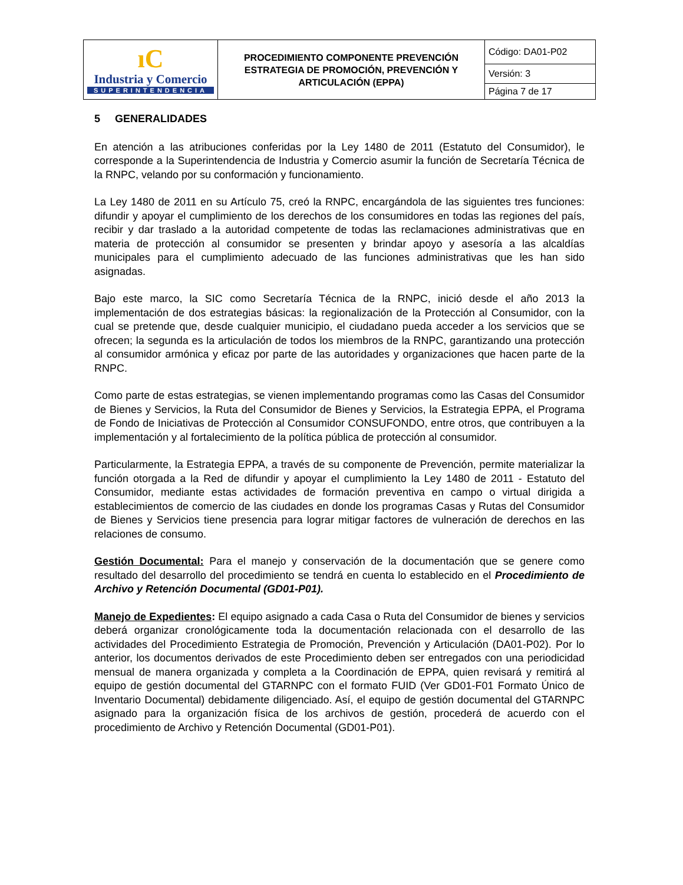| ıC Industria y Comercio SUPERINTENDENCIA | PROCEDIMIENTO COMPONENTE PREVENCIÓN ESTRATEGIA DE PROMOCIÓN, PREVENCIÓN Y ARTICULACIÓN (EPPA) | Código: DA01-P02 |
| | | Versión: 3 |
| | | Página 7 de 17 |
5 GENERALIDADES
En atención a las atribuciones conferidas por la Ley 1480 de 2011 (Estatuto del Consumidor), le corresponde a la Superintendencia de Industria y Comercio asumir la función de Secretaría Técnica de la RNPC, velando por su conformación y funcionamiento.
La Ley 1480 de 2011 en su Artículo 75, creó la RNPC, encargándola de las siguientes tres funciones: difundir y apoyar el cumplimiento de los derechos de los consumidores en todas las regiones del país, recibir y dar traslado a la autoridad competente de todas las reclamaciones administrativas que en materia de protección al consumidor se presenten y brindar apoyo y asesoría a las alcaldías municipales para el cumplimiento adecuado de las funciones administrativas que les han sido asignadas.
Bajo este marco, la SIC como Secretaría Técnica de la RNPC, inició desde el año 2013 la implementación de dos estrategias básicas: la regionalización de la Protección al Consumidor, con la cual se pretende que, desde cualquier municipio, el ciudadano pueda acceder a los servicios que se ofrecen; la segunda es la articulación de todos los miembros de la RNPC, garantizando una protección al consumidor armónica y eficaz por parte de las autoridades y organizaciones que hacen parte de la RNPC.
Como parte de estas estrategias, se vienen implementando programas como las Casas del Consumidor de Bienes y Servicios, la Ruta del Consumidor de Bienes y Servicios, la Estrategia EPPA, el Programa de Fondo de Iniciativas de Protección al Consumidor CONSUFONDO, entre otros, que contribuyen a la implementación y al fortalecimiento de la política pública de protección al consumidor.
Particularmente, la Estrategia EPPA, a través de su componente de Prevención, permite materializar la función otorgada a la Red de difundir y apoyar el cumplimiento la Ley 1480 de 2011 - Estatuto del Consumidor, mediante estas actividades de formación preventiva en campo o virtual dirigida a establecimientos de comercio de las ciudades en donde los programas Casas y Rutas del Consumidor de Bienes y Servicios tiene presencia para lograr mitigar factores de vulneración de derechos en las relaciones de consumo.
Gestión Documental: Para el manejo y conservación de la documentación que se genere como resultado del desarrollo del procedimiento se tendrá en cuenta lo establecido en el Procedimiento de Archivo y Retención Documental (GD01-P01).
Manejo de Expedientes: El equipo asignado a cada Casa o Ruta del Consumidor de bienes y servicios deberá organizar cronológicamente toda la documentación relacionada con el desarrollo de las actividades del Procedimiento Estrategia de Promoción, Prevención y Articulación (DA01-P02). Por lo anterior, los documentos derivados de este Procedimiento deben ser entregados con una periodicidad mensual de manera organizada y completa a la Coordinación de EPPA, quien revisará y remitirá al equipo de gestión documental del GTARNPC con el formato FUID (Ver GD01-F01 Formato Único de Inventario Documental) debidamente diligenciado. Así, el equipo de gestión documental del GTARNPC asignado para la organización física de los archivos de gestión, procederá de acuerdo con el procedimiento de Archivo y Retención Documental (GD01-P01).